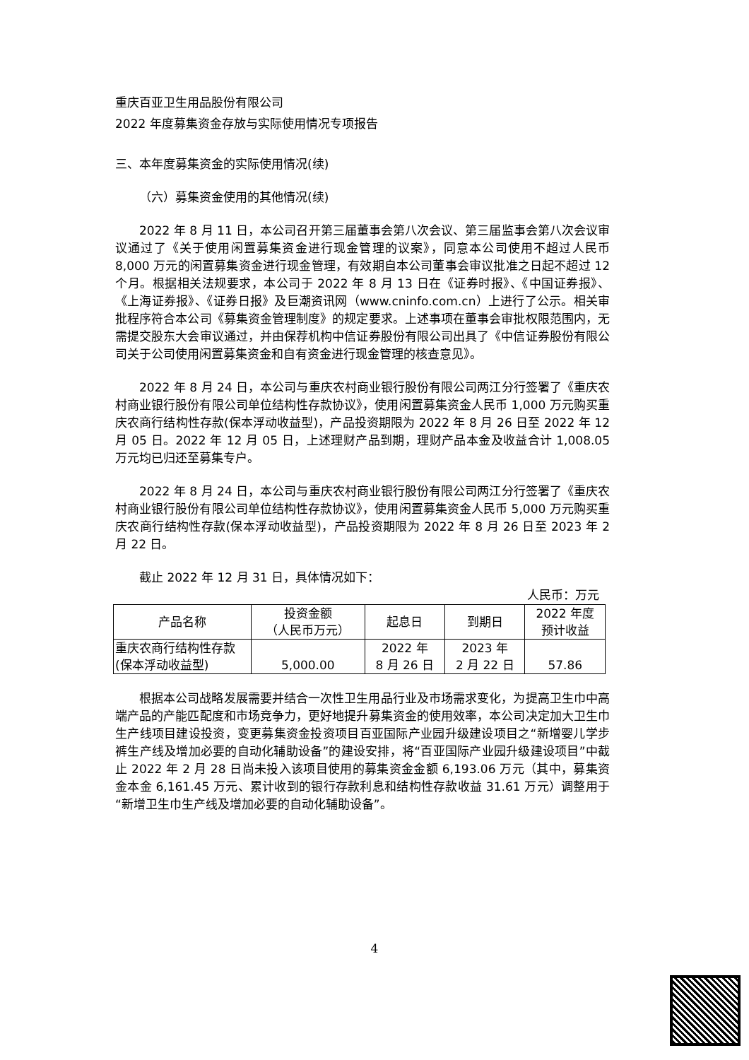重庆百亚卫生用品股份有限公司
2022 年度募集资金存放与实际使用情况专项报告
三、本年度募集资金的实际使用情况(续)
（六）募集资金使用的其他情况(续)
2022 年 8 月 11 日，本公司召开第三届董事会第八次会议、第三届监事会第八次会议审议通过了《关于使用闲置募集资金进行现金管理的议案》，同意本公司使用不超过人民币 8,000 万元的闲置募集资金进行现金管理，有效期自本公司董事会审议批准之日起不超过 12 个月。根据相关法规要求，本公司于 2022 年 8 月 13 日在《证券时报》、《中国证券报》、《上海证券报》、《证券日报》及巨潮资讯网（www.cninfo.com.cn）上进行了公示。相关审批程序符合本公司《募集资金管理制度》的规定要求。上述事项在董事会审批权限范围内，无需提交股东大会审议通过，并由保荐机构中信证券股份有限公司出具了《中信证券股份有限公司关于公司使用闲置募集资金和自有资金进行现金管理的核查意见》。
2022 年 8 月 24 日，本公司与重庆农村商业银行股份有限公司两江分行签署了《重庆农村商业银行股份有限公司单位结构性存款协议》，使用闲置募集资金人民币 1,000 万元购买重庆农商行结构性存款(保本浮动收益型)，产品投资期限为 2022 年 8 月 26 日至 2022 年 12 月 05 日。2022 年 12 月 05 日，上述理财产品到期，理财产品本金及收益合计 1,008.05 万元均已归还至募集专户。
2022 年 8 月 24 日，本公司与重庆农村商业银行股份有限公司两江分行签署了《重庆农村商业银行股份有限公司单位结构性存款协议》，使用闲置募集资金人民币 5,000 万元购买重庆农商行结构性存款(保本浮动收益型)，产品投资期限为 2022 年 8 月 26 日至 2023 年 2 月 22 日。
截止 2022 年 12 月 31 日，具体情况如下：
人民币：万元
| 产品名称 | 投资金额 （人民币万元） | 起息日 | 到期日 | 2022 年度 预计收益 |
| 重庆农商行结构性存款 (保本浮动收益型) | 5,000.00 | 2022 年 8 月 26 日 | 2023 年 2 月 22 日 | 57.86 |
根据本公司战略发展需要并结合一次性卫生用品行业及市场需求变化，为提高卫生巾中高端产品的产能匹配度和市场竞争力，更好地提升募集资金的使用效率，本公司决定加大卫生巾生产线项目建设投资，变更募集资金投资项目百亚国际产业园升级建设项目之“新增婴儿学步裤生产线及增加必要的自动化辅助设备”的建设安排，将“百亚国际产业园升级建设项目”中截止 2022 年 2 月 28 日尚未投入该项目使用的募集资金金额 6,193.06 万元（其中，募集资金本金 6,161.45 万元、累计收到的银行存款利息和结构性存款收益 31.61 万元）调整用于“新增卫生巾生产线及增加必要的自动化辅助设备”。
4